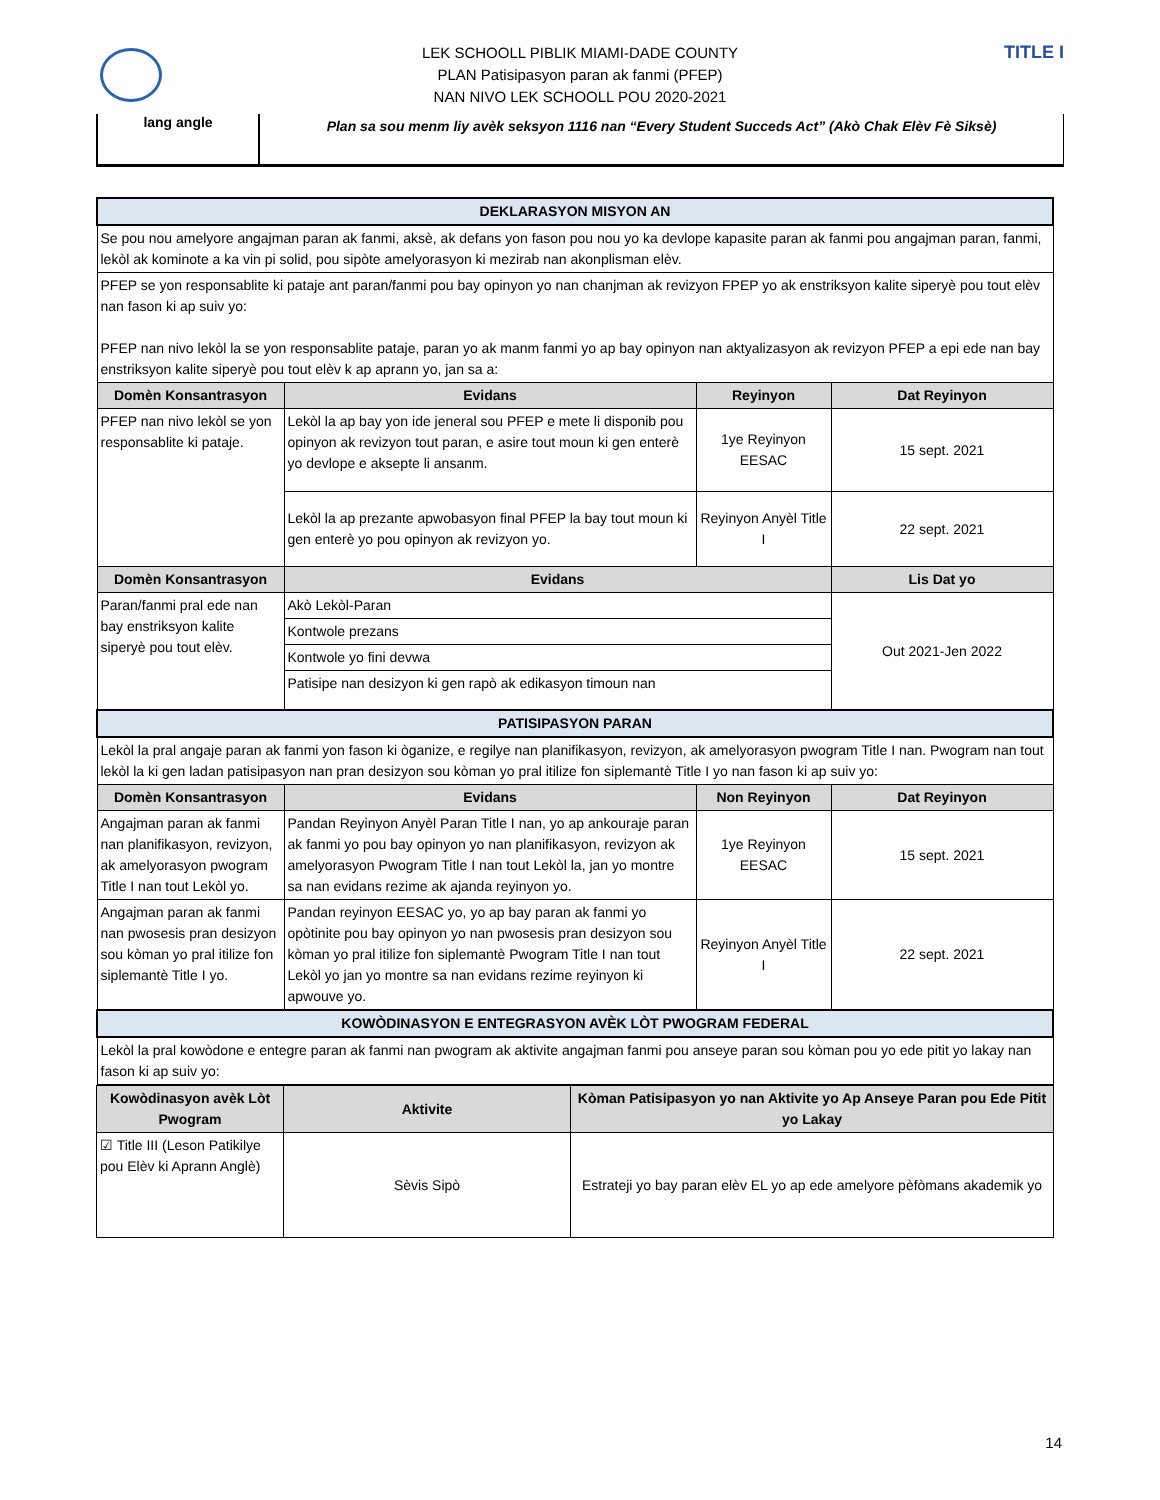TITLE I
LEK SCHOOLL PIBLIK MIAMI-DADE COUNTY
PLAN Patisipasyon paran ak fanmi (PFEP)
NAN NIVO LEK SCHOOLL POU 2020-2021
lang angle
Plan sa sou menm liy avèk seksyon 1116 nan “Every Student Succeds Act” (Akò Chak Elèv Fè Siksè)
| DEKLARASYON MISYON AN | | | |
| Se pou nou amelyore angajman paran ak fanmi, aksè, ak defans yon fason pou nou yo ka devlope kapasite paran ak fanmi pou angajman paran, fanmi, lekòl ak kominote a ka vin pi solid, pou sipòte amelyorasyon ki mezirab nan akonplisman elèv. | | | |
| PFEP se yon responsablite ki pataje ant paran/fanmi pou bay opinyon yo nan chanjman ak revizyon FPEP yo ak enstriksyon kalite siperyè pou tout elèv nan fason ki ap suiv yo: PFEP nan nivo lekòl la se yon responsablite pataje, paran yo ak manm fanmi yo ap bay opinyon nan aktyalizasyon ak revizyon PFEP a epi ede nan bay enstriksyon kalite siperyè pou tout elèv k ap aprann yo, jan sa a: | | | |
| Domèn Konsantrasyon | Evidans | Reyinyon | Dat Reyinyon |
| PFEP nan nivo lekòl se yon responsablite ki pataje. | Lekòl la ap bay yon ide jeneral sou PFEP e mete li disponib pou opinyon ak revizyon tout paran, e asire tout moun ki gen enterè yo devlope e aksepte li ansanm. | 1ye Reyinyon EESAC | 15 sept. 2021 |
| | Lekòl la ap prezante apwobasyon final PFEP la bay tout moun ki gen enterè yo pou opinyon ak revizyon yo. | Reyinyon Anyèl Title I | 22 sept. 2021 |
| Domèn Konsantrasyon | Evidans | | Lis Dat yo |
| Paran/fanmi pral ede nan bay enstriksyon kalite siperyè pou tout elèv. | Akò Lekòl-Paran | | Out 2021-Jen 2022 |
| | Kontwole prezans | | |
| | Kontwole yo fini devwa | | |
| | Patisipe nan desizyon ki gen rapò ak edikasyon timoun nan | | |
| PATISIPASYON PARAN | | | |
| Lekòl la pral angaje paran ak fanmi yon fason ki òganize, e regilye nan planifikasyon, revizyon, ak amelyorasyon pwogram Title I nan. Pwogram nan tout lekòl la ki gen ladan patisipasyon nan pran desizyon sou kòman yo pral itilize fon siplemantè Title I yo nan fason ki ap suiv yo: | | | |
| Domèn Konsantrasyon | Evidans | Non Reyinyon | Dat Reyinyon |
| Angajman paran ak fanmi nan planifikasyon, revizyon, ak amelyorasyon pwogram Title I nan tout Lekòl yo. | Pandan Reyinyon Anyèl Paran Title I nan, yo ap ankouraje paran ak fanmi yo pou bay opinyon yo nan planifikasyon, revizyon ak amelyorasyon Pwogram Title I nan tout Lekòl la, jan yo montre sa nan evidans rezime ak ajanda reyinyon yo. | 1ye Reyinyon EESAC | 15 sept. 2021 |
| Angajman paran ak fanmi nan pwosesis pran desizyon sou kòman yo pral itilize fon siplemantè Title I yo. | Pandan reyinyon EESAC yo, yo ap bay paran ak fanmi yo opòtinite pou bay opinyon yo nan pwosesis pran desizyon sou kòman yo pral itilize fon siplemantè Pwogram Title I nan tout Lekòl yo jan yo montre sa nan evidans rezime reyinyon ki apwouve yo. | Reyinyon Anyèl Title I | 22 sept. 2021 |
| KOWÒDINASYON E ENTEGRASYON AVÈK LÒT PWOGRAM FEDERAL | | | |
| Lekòl la pral kowòdone e entegre paran ak fanmi nan pwogram ak aktivite angajman fanmi pou anseye paran sou kòman pou yo ede pitit yo lakay nan fason ki ap suiv yo: | | | |
| Kowòdinasyon avèk Lòt Pwogram | Aktivite | Kòman Patisipasyon yo nan Aktivite yo Ap Anseye Paran pou Ede Pitit yo Lakay |
| --- | --- | --- |
| ☑ Title III (Leson Patikilye pou Elèv ki Aprann Anglè) | Sèvis Sipò | Estrateji yo bay paran elèv EL yo ap ede amelyore pèfòmans akademik yo |
14